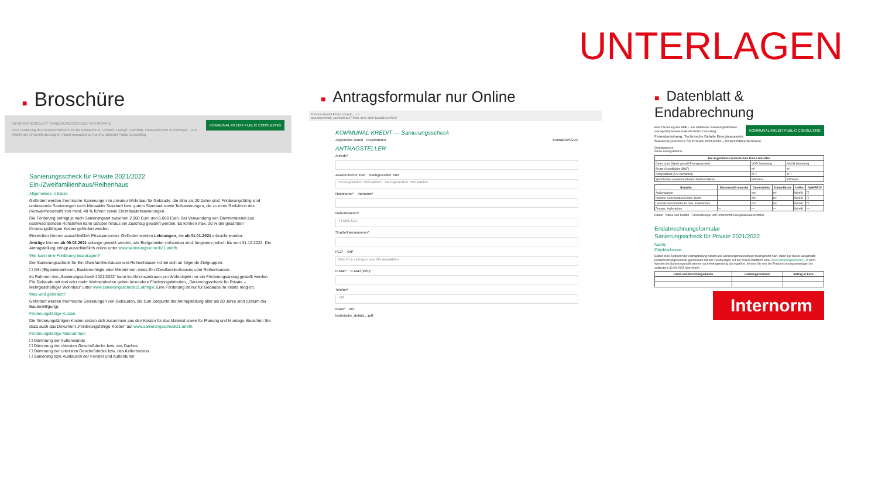UNTERLAGEN
■ Broschüre
KOMMUNAL KREDIT PUBLIC CONSULTING
INFORMATIONSBLATT SANIERUNGSSCHECK FÜR PRIVATE
Eine Förderung des Bundesministeriums für Klimaschutz, Umwelt, Energie, Mobilität, Innovation und Technologie – aus Mitteln der Umweltförderung im Inland managed by Kommunalkredit Public Consulting
Sanierungsscheck für Private 2021/2022
Ein-/Zweifamilienhaus/Reihenhaus
Allgemeines in Kürze
Gefördert werden thermische Sanierungen im privaten Wohnbau für Gebäude, die älter als 20 Jahre sind. Förderungsfähig sind umfassende Sanierungen nach klimaaktiv Standard bzw. gutem Standard sowie Teilsanierungen, die zu einer Reduktion des Heizwärmebedarfs von mind. 40 % führen sowie Einzelbauteilsanierungen.
Die Förderung beträgt je nach Sanierungsart zwischen 2.000 Euro und 6.000 Euro. Bei Verwendung von Dämmmaterial aus nachwachsenden Rohstoffen kann darüber hinaus ein Zuschlag gewährt werden. Es können max. 30 % der gesamten förderungsfähigen Kosten gefördert werden.
Einreichen können ausschließlich Privatpersonen. Gefördert werden Leistungen, die ab 01.01.2021 erbracht wurden.
Anträge können ab 09.02.2021 solange gestellt werden, wie Budgetmittel vorhanden sind, längstens jedoch bis zum 31.12.2022. Die Antragstellung erfolgt ausschließlich online unter www.sanierungsscheck21.at/efh.
Wer kann eine Förderung beantragen?
Der Sanierungsscheck für Ein-/Zweifamilienhäuser und Reihenhäuser richtet sich an folgende Zielgruppen:
☐ (Mit-)EigentümerInnen, Bauberechtigte oder MieterInnen eines Ein-/Zweifamilienhauses oder Reihenhauses
Im Rahmen des „Sanierungsscheck 2021/2022“ kann im Aktionszeitraum pro Wohnobjekt nur ein Förderungsantrag gestellt werden. Für Gebäude mit drei oder mehr Wohneinheiten gelten besondere Förderungskriterien, „Sanierungsscheck für Private – Mehrgeschoßiger Wohnbau“ unter www.sanierungsscheck21.at/mgw. Eine Förderung ist nur für Gebäude im Inland möglich.
Was wird gefördert?
Gefördert werden thermische Sanierungen von Gebäuden, die zum Zeitpunkt der Antragstellung älter als 20 Jahre sind (Datum der Baubewilligung).
Förderungsfähige Kosten
Die förderungsfähigen Kosten setzen sich zusammen aus den Kosten für das Material sowie für Planung und Montage. Beachten Sie dazu auch das Dokument „Förderungsfähige Kosten“ auf www.sanierungsscheck21.at/efh.
Förderungsfähige Maßnahmen
☐ Dämmung der Außenwände
☐ Dämmung der obersten Geschoßdecke bzw. des Daches
☐ Dämmung der untersten Geschoßdecke bzw. des Kellerbodens
☐ Sanierung bzw. Austausch der Fenster und Außentüren
■ Antragsformular nur Online
Kommunalkredit Public Consulti... × +
at/webforms/efh_san/ea9d42c7-503e-41e0-a819-baa3116e425e/0
KOMMUNAL KREDIT — Sanierungsscheck
Allgemeine Daten Projektdaten Kontakt/DSGVO
ANTRAGSTELLER
Anrede*
Akademischer Titel Nachgestellter Titel
Vorangestellten Titel wählen Nachgestellten Titel wählen
Nachname* Vorname*
Geburtsdatum*
TT.MM.JJJJ
Straße/Hausnummer*
PLZ* Ort*
Bitte PLZ eintragen und Ort auswählen
E-Mail* E-Mail (Wh.)*
Telefon*
+43
IBAN* BIC
technische_details....pdf
■ Datenblatt & Endabrechnung
KOMMUNAL KREDIT PUBLIC CONSULTING
Eine Förderung des BMK – aus Mitteln der Sanierungsoffensive managed by Kommunalkredit Public Consulting
Formularanhang: Technische Details Energieausweis
Sanierungsscheck für Private 2021/2022 – EFH/ZFH/Reihenhaus
Objektadresse:
Name AntragstellerIn:
| Die angeführten technischen Daten betreffen | | |
| --- | --- | --- |
| Daten zum Objekt gemäß Energieausweis | VOR Sanierung | NACH Sanierung |
| Brutto-Grundfläche (BGF) | m² | m² |
| Kompaktheit (A/V-Verhältnis) | m⁻¹ | m⁻¹ |
| Spezifischer Heizwärmebedarf Referenzklima | kWh/m²a | kWh/m²a |
| Bauteile | Dämmstoff/-material | Dämmstärke | Dämmfläche | U-Wert | NAWARO* |
| --- | --- | --- | --- | --- | --- |
| Außenwände | | cm | m² | W/m²K | ☐ |
| Oberste Geschoßdecke bzw. Dach | | cm | m² | W/m²K | ☐ |
| Unterste Geschoßdecke bzw. Kellerboden | | cm | m² | W/m²K | ☐ |
| Fenster, Außentüren | — | — | — | W/m²K | — |
Datum Name und Telefon Firmenstempel und Unterschrift Energieausweisersteller
Endabrechnungsformular
Sanierungsscheck für Private 2021/2022
Name:
Objektadresse:
Sollten zum Zeitpunkt der Antragstellung bereits alle Sanierungsmaßnahmen durchgeführt sein, laden Sie dieses ausgefüllte Endabrechnungsformular gemeinsam mit den Rechnungen auf der Online-Plattform unter www.sanierungsscheck21.at hoch. Werden die Sanierungsmaßnahmen nach Antragstellung durchgeführt, können Sie uns die Endabrechnungsunterlagen bis spätestens 30.09.2023 übermitteln.
| Firma und Rechnungsdatum | Leistungszeitraum | Betrag in Euro |
| --- | --- | --- |
Internorm